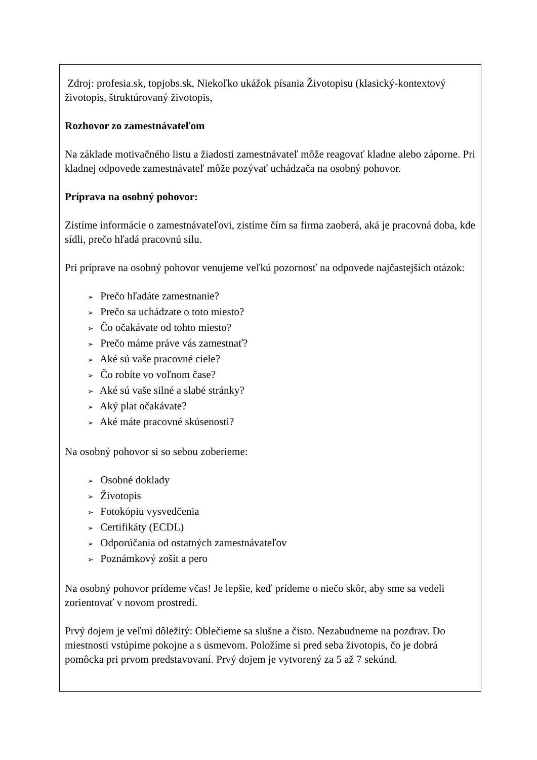Zdroj: profesia.sk, topjobs.sk, Niekoľko ukážok písania Životopisu (klasický-kontextový životopis, štruktúrovaný životopis,
Rozhovor zo zamestnávateľom
Na základe motivačného listu a žiadosti zamestnávateľ môže reagovať kladne alebo záporne. Pri kladnej odpovede zamestnávateľ môže pozývať uchádzača na osobný pohovor.
Príprava na osobný pohovor:
Zistíme informácie o zamestnávateľovi, zistíme čím sa firma zaoberá, aká je pracovná doba, kde sídli, prečo hľadá pracovnú silu.
Pri príprave na osobný pohovor venujeme veľkú pozornosť na odpovede najčastejších otázok:
➢ Prečo hľadáte zamestnanie?
➢ Prečo sa uchádzate o toto miesto?
➢ Čo očakávate od tohto miesto?
➢ Prečo máme práve vás zamestnať?
➢ Aké sú vaše pracovné ciele?
➢ Čo robíte vo voľnom čase?
➢ Aké sú vaše silné a slabé stránky?
➢ Aký plat očakávate?
➢ Aké máte pracovné skúsenosti?
Na osobný pohovor si so sebou zoberieme:
➢ Osobné doklady
➢ Životopis
➢ Fotokópiu vysvedčenia
➢ Certifikáty (ECDL)
➢ Odporúčania od ostatných zamestnávateľov
➢ Poznámkový zošit a pero
Na osobný pohovor prídeme včas! Je lepšie, keď prídeme o niečo skôr, aby sme sa vedeli zorientovať v novom prostredí.
Prvý dojem je veľmi dôležitý: Oblečieme sa slušne a čisto. Nezabudneme na pozdrav. Do miestnosti vstúpime pokojne a s úsmevom. Položíme si pred seba životopis, čo je dobrá pomôcka pri prvom predstavovaní. Prvý dojem je vytvorený za 5 až 7 sekúnd.